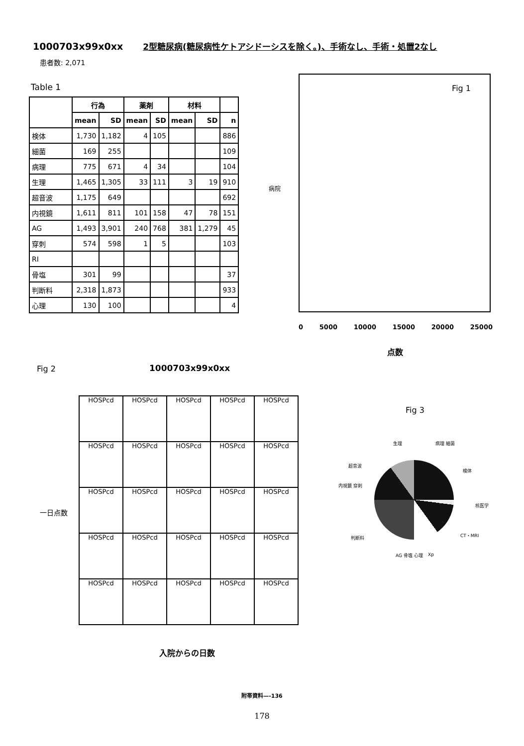1000703x99x0xx 2型糖尿病(糖尿病性ケトアシドーシスを除く。)、手術なし、手術・処置2なし
患者数: 2,071
Table 1
| | 行為 | | 薬剤 | | 材料 | | |
| --- | --- | --- | --- | --- | --- | --- | --- |
| | mean | SD | mean | SD | mean | SD | n |
| 検体 | 1,730 | 1,182 | 4 | 105 | | | 886 |
| 細菌 | 169 | 255 | | | | | 109 |
| 病理 | 775 | 671 | 4 | 34 | | | 104 |
| 生理 | 1,465 | 1,305 | 33 | 111 | 3 | 19 | 910 |
| 超音波 | 1,175 | 649 | | | | | 692 |
| 内視鏡 | 1,611 | 811 | 101 | 158 | 47 | 78 | 151 |
| AG | 1,493 | 3,901 | 240 | 768 | 381 | 1,279 | 45 |
| 穿刺 | 574 | 598 | 1 | 5 | | | 103 |
| RI | | | | | | | |
| 骨塩 | 301 | 99 | | | | | 37 |
| 判断料 | 2,318 | 1,873 | | | | | 933 |
| 心理 | 130 | 100 | | | | | 4 |
Fig 1
病院
0 5000 10000 15000 20000 25000
点数
Fig 2 1000703x99x0xx
一日点数
HOSPcd
HOSPcd
HOSPcd
HOSPcd
HOSPcd
HOSPcd
HOSPcd
HOSPcd
HOSPcd
HOSPcd
HOSPcd
HOSPcd
HOSPcd
HOSPcd
HOSPcd
HOSPcd
HOSPcd
HOSPcd
HOSPcd
HOSPcd
HOSPcd
HOSPcd
HOSPcd
HOSPcd
HOSPcd
入院からの日数
Fig 3
生理 病理 細菌
超音波
検体
内視鏡 穿刺
核医学
判断料 CT・MRI
AG 骨塩 心理 Xp
附帯資料—-136
178